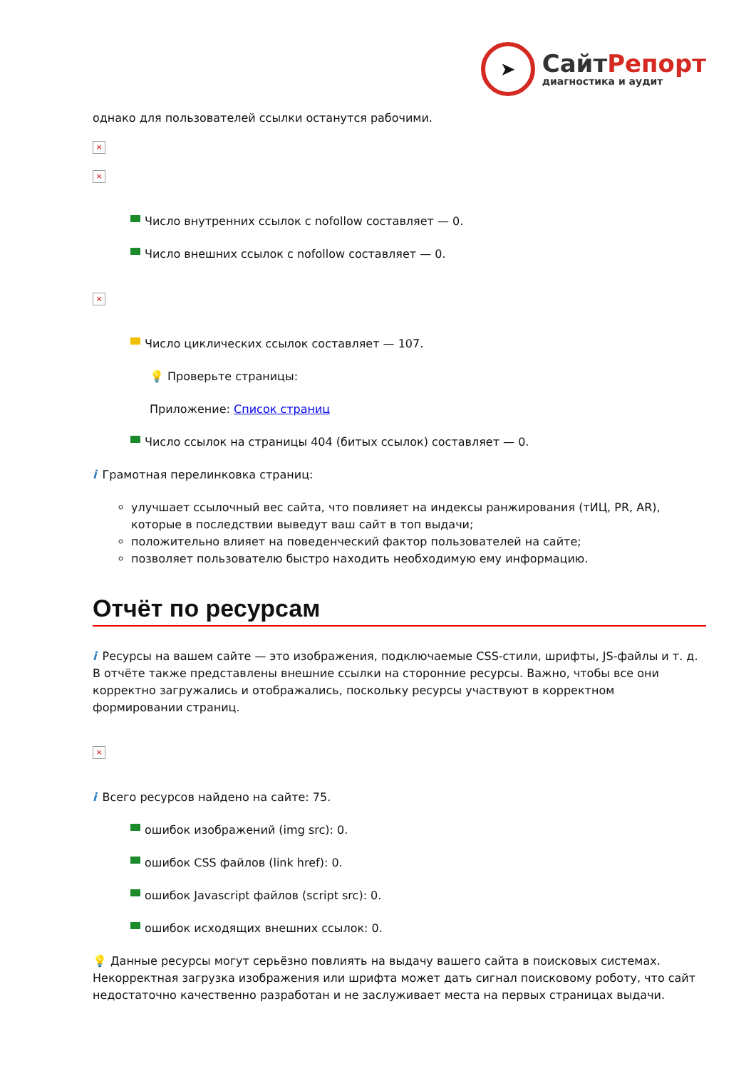➤
Сайт Репорт
диагностика и аудит
однако для пользователей ссылки останутся рабочими.
×
×
Число внутренних ссылок с nofollow составляет — 0.
Число внешних ссылок с nofollow составляет — 0.
×
Число циклических ссылок составляет — 107.
💡 Проверьте страницы:
Приложение: Список страниц
Число ссылок на страницы 404 (битых ссылок) составляет — 0.
i Грамотная перелинковка страниц:
улучшает ссылочный вес сайта, что повлияет на индексы ранжирования (тИЦ, PR, AR), которые в последствии выведут ваш сайт в топ выдачи;
положительно влияет на поведенческий фактор пользователей на сайте;
позволяет пользователю быстро находить необходимую ему информацию.
Отчёт по ресурсам
i Ресурсы на вашем сайте — это изображения, подключаемые CSS-стили, шрифты, JS-файлы и т. д. В отчёте также представлены внешние ссылки на сторонние ресурсы. Важно, чтобы все они корректно загружались и отображались, поскольку ресурсы участвуют в корректном формировании страниц.
×
i Всего ресурсов найдено на сайте: 75.
ошибок изображений (img src): 0.
ошибок CSS файлов (link href): 0.
ошибок Javascript файлов (script src): 0.
ошибок исходящих внешних ссылок: 0.
💡 Данные ресурсы могут серьёзно повлиять на выдачу вашего сайта в поисковых системах. Некорректная загрузка изображения или шрифта может дать сигнал поисковому роботу, что сайт недостаточно качественно разработан и не заслуживает места на первых страницах выдачи.